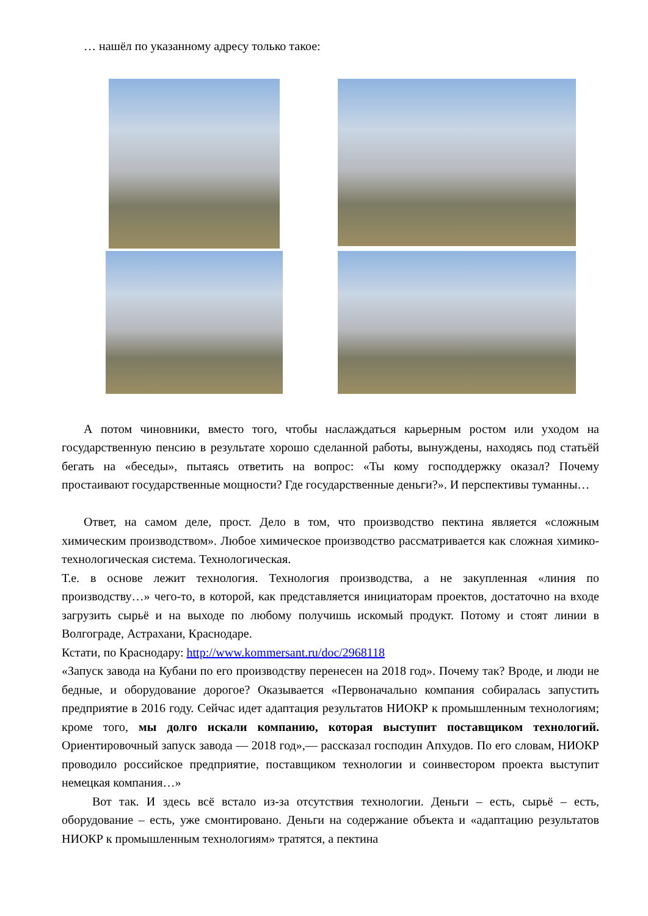… нашёл по указанному адресу только такое:
А потом чиновники, вместо того, чтобы наслаждаться карьерным ростом или уходом на государственную пенсию в результате хорошо сделанной работы, вынуждены, находясь под статьёй бегать на «беседы», пытаясь ответить на вопрос: «Ты кому господдержку оказал? Почему простаивают государственные мощности? Где государственные деньги?». И перспективы туманны…
Ответ, на самом деле, прост. Дело в том, что производство пектина является «сложным химическим производством». Любое химическое производство рассматривается как сложная химико-технологическая система. Технологическая.
Т.е. в основе лежит технология. Технология производства, а не закупленная «линия по производству…» чего-то, в которой, как представляется инициаторам проектов, достаточно на входе загрузить сырьё и на выходе по любому получишь искомый продукт. Потому и стоят линии в Волгограде, Астрахани, Краснодаре.
Кстати, по Краснодару: http://www.kommersant.ru/doc/2968118
«Запуск завода на Кубани по его производству перенесен на 2018 год». Почему так? Вроде, и люди не бедные, и оборудование дорогое? Оказывается «Первоначально компания собиралась запустить предприятие в 2016 году. Сейчас идет адаптация результатов НИОКР к промышленным технологиям; кроме того, мы долго искали компанию, которая выступит поставщиком технологий. Ориентировочный запуск завода — 2018 год»,— рассказал господин Апхудов. По его словам, НИОКР проводило российское предприятие, поставщиком технологии и соинвестором проекта выступит немецкая компания…»
Вот так. И здесь всё встало из-за отсутствия технологии. Деньги – есть, сырьё – есть, оборудование – есть, уже смонтировано. Деньги на содержание объекта и «адаптацию результатов НИОКР к промышленным технологиям» тратятся, а пектина